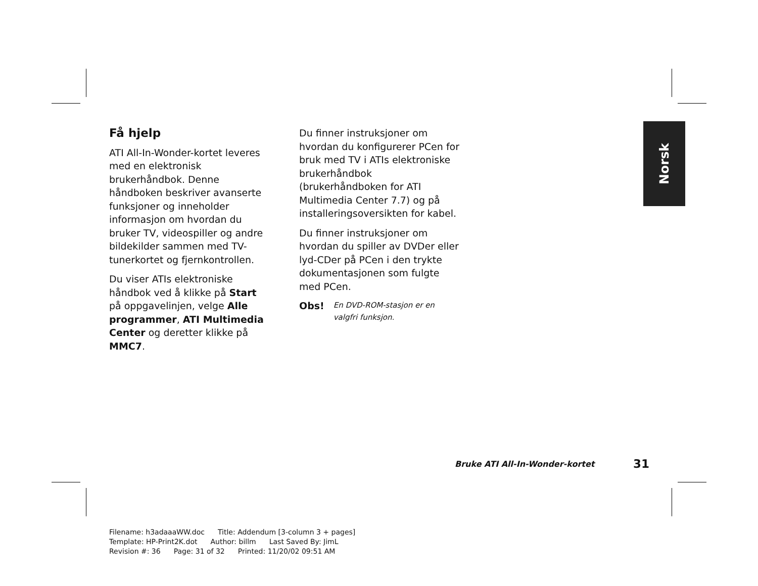Få hjelp
ATI All-In-Wonder-kortet leveres med en elektronisk brukerhåndbok. Denne håndboken beskriver avanserte funksjoner og inneholder informasjon om hvordan du bruker TV, videospiller og andre bildekilder sammen med TV-tunerkortet og fjernkontrollen.
Du viser ATIs elektroniske håndbok ved å klikke på Start på oppgavelinjen, velge Alle programmer, ATI Multimedia Center og deretter klikke på MMC7.
Du finner instruksjoner om hvordan du konfigurerer PCen for bruk med TV i ATIs elektroniske brukerhåndbok (brukerhåndboken for ATI Multimedia Center 7.7) og på installeringsoversikten for kabel.
Du finner instruksjoner om hvordan du spiller av DVDer eller lyd-CDer på PCen i den trykte dokumentasjonen som fulgte med PCen.
Obs! En DVD-ROM-stasjon er en valgfri funksjon.
Norsk
Bruke ATI All-In-Wonder-kortet 31
Filename: h3adaaaWW.doc Title: Addendum [3-column 3 + pages]
Template: HP-Print2K.dot Author: billm Last Saved By: JimL
Revision #: 36 Page: 31 of 32 Printed: 11/20/02 09:51 AM